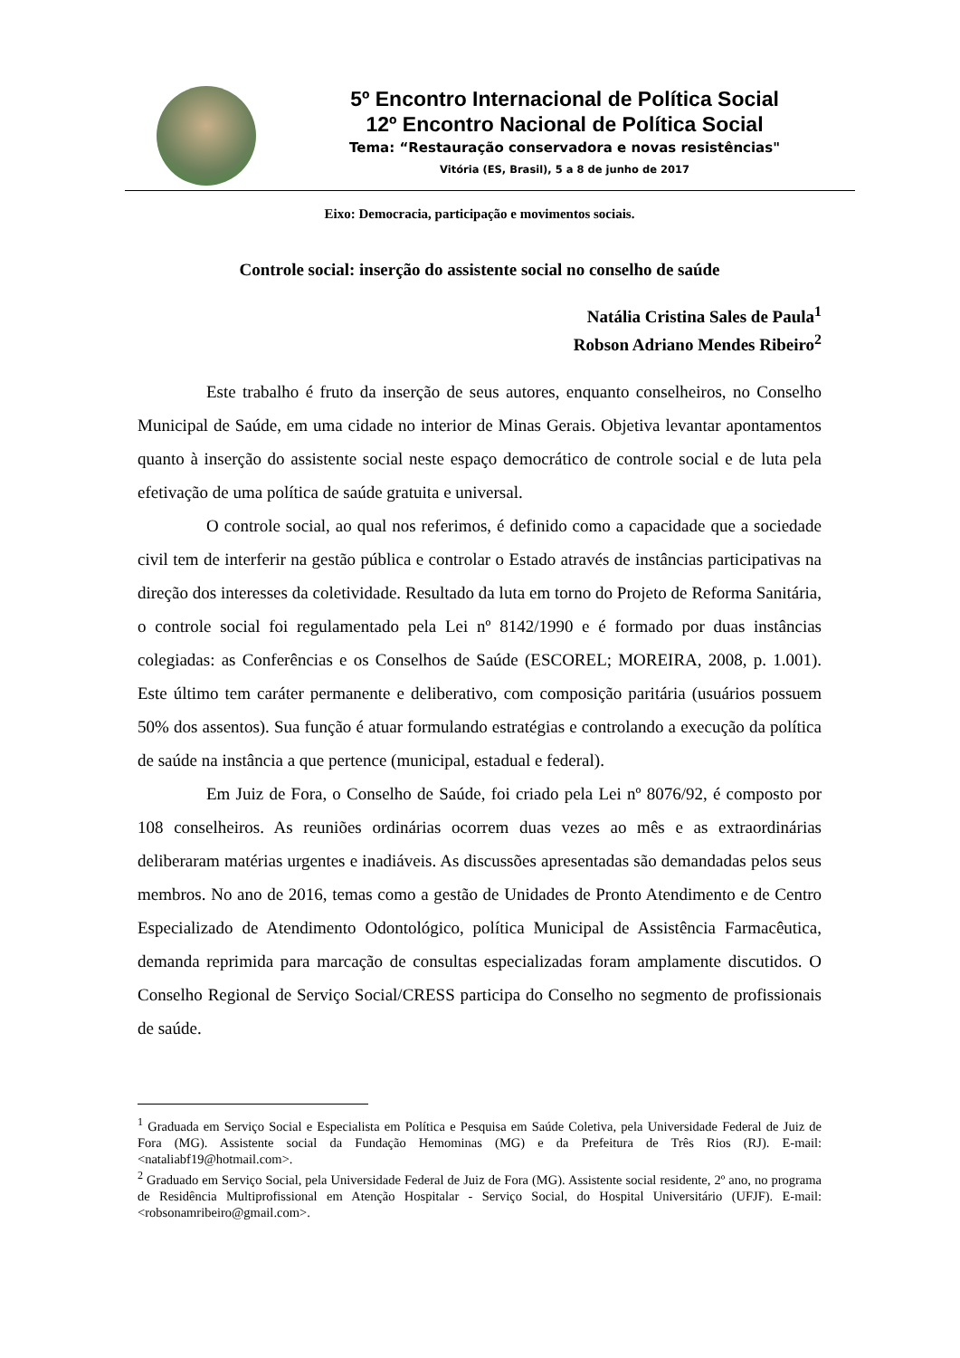5º Encontro Internacional de Política Social
12º Encontro Nacional de Política Social
Tema: “Restauração conservadora e novas resistências"
Vitória (ES, Brasil), 5 a 8 de junho de 2017
Eixo: Democracia, participação e movimentos sociais.
Controle social: inserção do assistente social no conselho de saúde
Natália Cristina Sales de Paula<sup>1</sup>
Robson Adriano Mendes Ribeiro<sup>2</sup>
Este trabalho é fruto da inserção de seus autores, enquanto conselheiros, no Conselho Municipal de Saúde, em uma cidade no interior de Minas Gerais. Objetiva levantar apontamentos quanto à inserção do assistente social neste espaço democrático de controle social e de luta pela efetivação de uma política de saúde gratuita e universal.
O controle social, ao qual nos referimos, é definido como a capacidade que a sociedade civil tem de interferir na gestão pública e controlar o Estado através de instâncias participativas na direção dos interesses da coletividade. Resultado da luta em torno do Projeto de Reforma Sanitária, o controle social foi regulamentado pela Lei nº 8142/1990 e é formado por duas instâncias colegiadas: as Conferências e os Conselhos de Saúde (ESCOREL; MOREIRA, 2008, p. 1.001). Este último tem caráter permanente e deliberativo, com composição paritária (usuários possuem 50% dos assentos). Sua função é atuar formulando estratégias e controlando a execução da política de saúde na instância a que pertence (municipal, estadual e federal).
Em Juiz de Fora, o Conselho de Saúde, foi criado pela Lei nº 8076/92, é composto por 108 conselheiros. As reuniões ordinárias ocorrem duas vezes ao mês e as extraordinárias deliberaram matérias urgentes e inadiáveis. As discussões apresentadas são demandadas pelos seus membros. No ano de 2016, temas como a gestão de Unidades de Pronto Atendimento e de Centro Especializado de Atendimento Odontológico, política Municipal de Assistência Farmacêutica, demanda reprimida para marcação de consultas especializadas foram amplamente discutidos. O Conselho Regional de Serviço Social/CRESS participa do Conselho no segmento de profissionais de saúde.
<sup>1</sup> Graduada em Serviço Social e Especialista em Política e Pesquisa em Saúde Coletiva, pela Universidade Federal de Juiz de Fora (MG). Assistente social da Fundação Hemominas (MG) e da Prefeitura de Três Rios (RJ). E-mail: <nataliabf19@hotmail.com>.
<sup>2</sup> Graduado em Serviço Social, pela Universidade Federal de Juiz de Fora (MG). Assistente social residente, 2º ano, no programa de Residência Multiprofissional em Atenção Hospitalar - Serviço Social, do Hospital Universitário (UFJF). E-mail: <robsonamribeiro@gmail.com>.